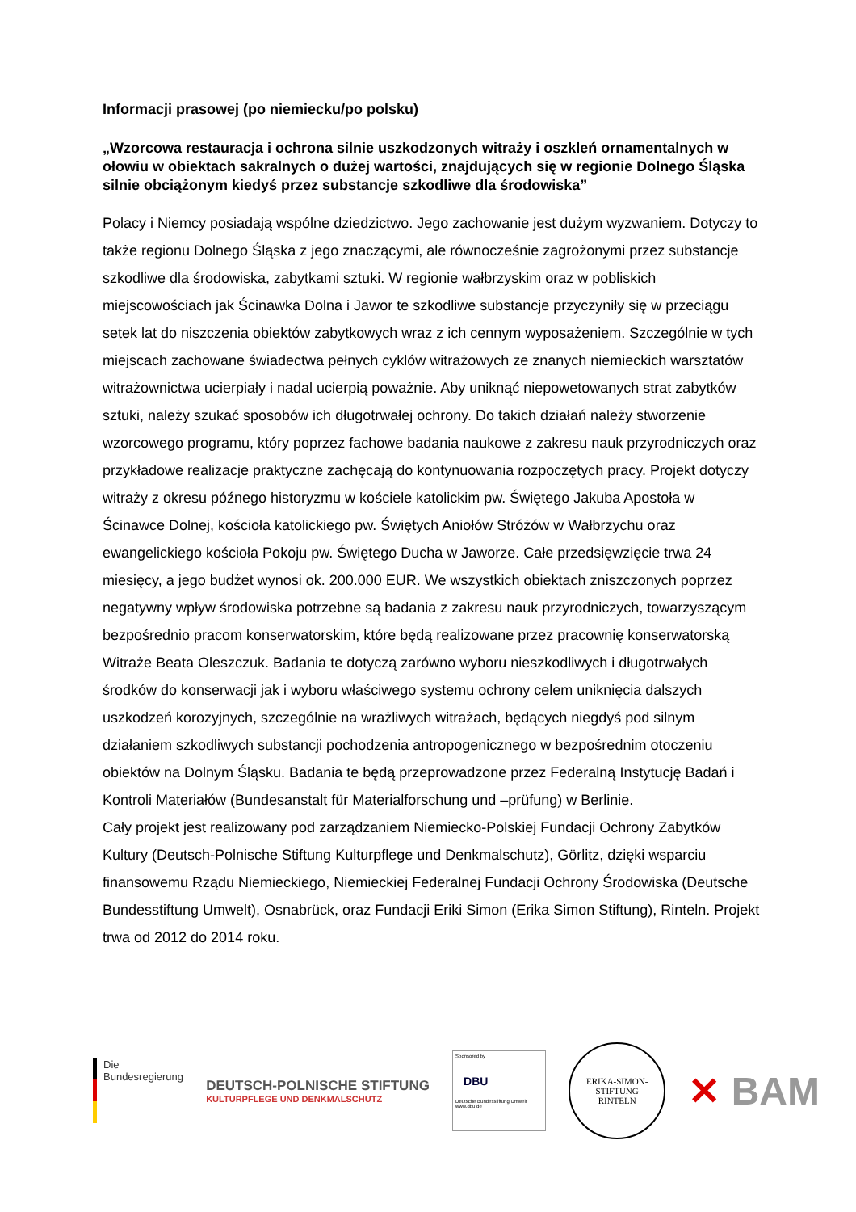Informacji prasowej (po niemiecku/po polsku)
„Wzorcowa restauracja i ochrona silnie uszkodzonych witraży i oszkleń ornamentalnych w ołowiu w obiektach sakralnych o dużej wartości, znajdujących się w regionie Dolnego Śląska silnie obciążonym kiedyś przez substancje szkodliwe dla środowiska”
Polacy i Niemcy posiadają wspólne dziedzictwo. Jego zachowanie jest dużym wyzwaniem. Dotyczy to także regionu Dolnego Śląska z jego znaczącymi, ale równocześnie zagrożonymi przez substancje szkodliwe dla środowiska, zabytkami sztuki. W regionie wałbrzyskim oraz w pobliskich miejscowościach jak Ścinawka Dolna i Jawor te szkodliwe substancje przyczyniły się w przeciągu setek lat do niszczenia obiektów zabytkowych wraz z ich cennym wyposażeniem. Szczególnie w tych miejscach zachowane świadectwa pełnych cyklów witrażowych ze znanych niemieckich warsztatów witrażownictwa ucierpiały i nadal ucierpią poważnie. Aby uniknąć niepowetowanych strat zabytków sztuki, należy szukać sposobów ich długotrwałej ochrony. Do takich działań należy stworzenie wzorcowego programu, który poprzez fachowe badania naukowe z zakresu nauk przyrodniczych oraz przykładowe realizacje praktyczne zachęcają do kontynuowania rozpoczętych pracy. Projekt dotyczy witraży z okresu późnego historyzmu w kościele katolickim pw. Świętego Jakuba Apostoła w Ścinawce Dolnej, kościoła katolickiego pw. Świętych Aniołów Stróżów w Wałbrzychu oraz ewangelickiego kościoła Pokoju pw. Świętego Ducha w Jaworze. Całe przedsięwzięcie trwa 24 miesięcy, a jego budżet wynosi ok. 200.000 EUR. We wszystkich obiektach zniszczonych poprzez negatywny wpływ środowiska potrzebne są badania z zakresu nauk przyrodniczych, towarzyszącym bezpośrednio pracom konserwatorskim, które będą realizowane przez pracownię konserwatorską Witraże Beata Oleszczuk. Badania te dotyczą zarówno wyboru nieszkodliwych i długotrwałych środków do konserwacji jak i wyboru właściwego systemu ochrony celem uniknięcia dalszych uszkodzeń korozyjnych, szczególnie na wrażliwych witrażach, będących niegdyś pod silnym działaniem szkodliwych substancji pochodzenia antropogenicznego w bezpośrednim otoczeniu obiektów na Dolnym Śląsku. Badania te będą przeprowadzone przez Federalną Instytucję Badań i Kontroli Materiałów (Bundesanstalt für Materialforschung und –prüfung) w Berlinie.
Cały projekt jest realizowany pod zarządzaniem Niemiecko-Polskiej Fundacji Ochrony Zabytków Kultury (Deutsch-Polnische Stiftung Kulturpflege und Denkmalschutz), Görlitz, dzięki wsparciu finansowemu Rządu Niemieckiego, Niemieckiej Federalnej Fundacji Ochrony Środowiska (Deutsche Bundesstiftung Umwelt), Osnabrück, oraz Fundacji Eriki Simon (Erika Simon Stiftung), Rinteln. Projekt trwa od 2012 do 2014 roku.
Die
Bundesregierung
DEUTSCH-POLNISCHE STIFTUNG
KULTURPFLEGE UND DENKMALSCHUTZ
Sponsored by
DBU
Deutsche Bundesstiftung Umwelt
www.dbu.de
ERIKA-SIMON-STIFTUNG
RINTELN
✕ BAM